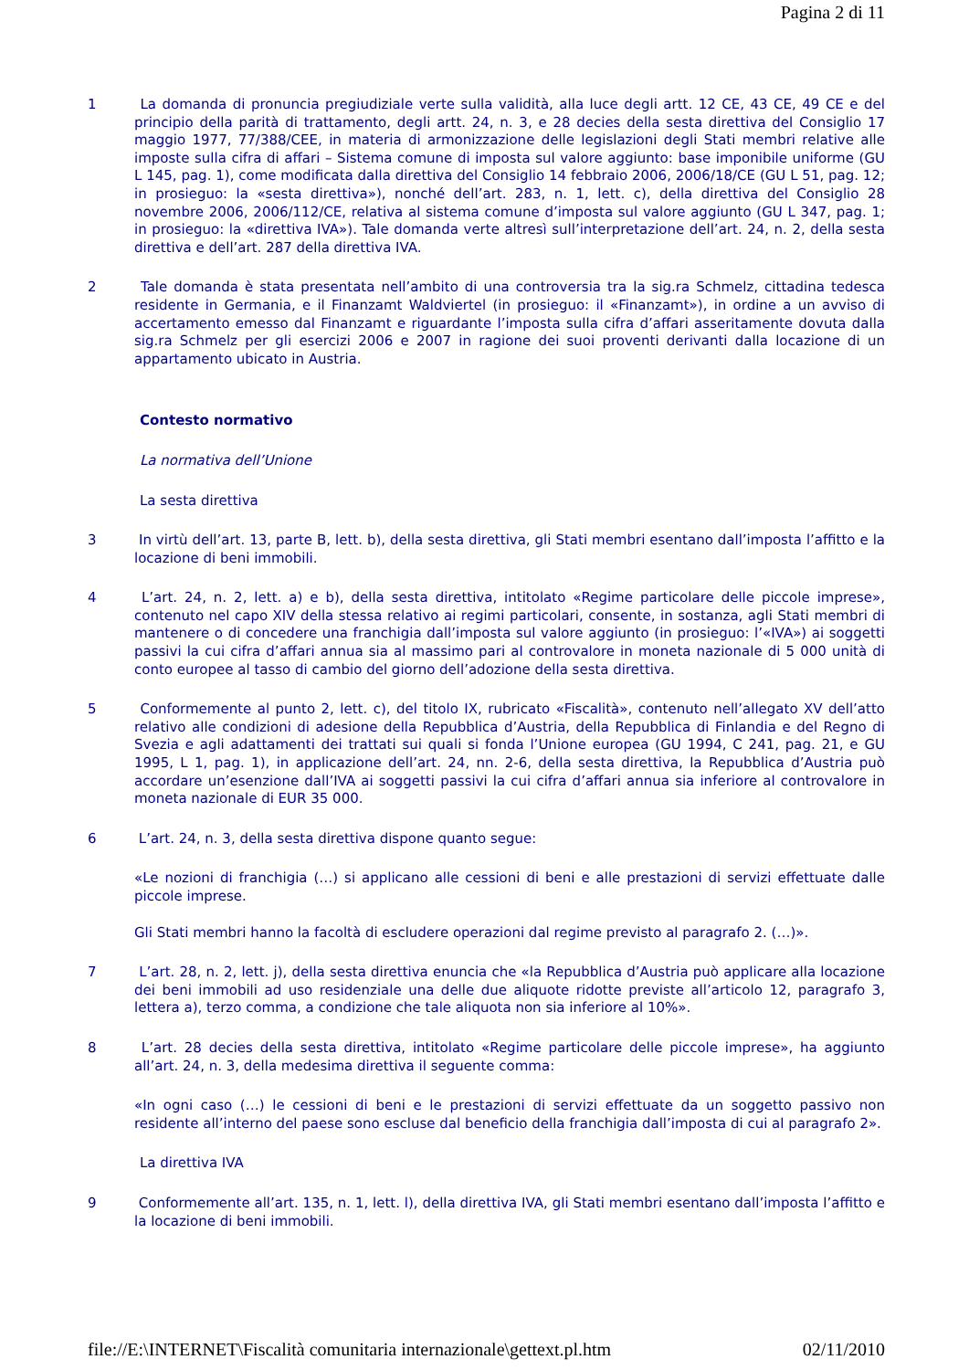Pagina 2 di 11
1 La domanda di pronuncia pregiudiziale verte sulla validità, alla luce degli artt. 12 CE, 43 CE, 49 CE e del principio della parità di trattamento, degli artt. 24, n. 3, e 28 decies della sesta direttiva del Consiglio 17 maggio 1977, 77/388/CEE, in materia di armonizzazione delle legislazioni degli Stati membri relative alle imposte sulla cifra di affari – Sistema comune di imposta sul valore aggiunto: base imponibile uniforme (GU L 145, pag. 1), come modificata dalla direttiva del Consiglio 14 febbraio 2006, 2006/18/CE (GU L 51, pag. 12; in prosieguo: la «sesta direttiva»), nonché dell’art. 283, n. 1, lett. c), della direttiva del Consiglio 28 novembre 2006, 2006/112/CE, relativa al sistema comune d’imposta sul valore aggiunto (GU L 347, pag. 1; in prosieguo: la «direttiva IVA»). Tale domanda verte altresì sull’interpretazione dell’art. 24, n. 2, della sesta direttiva e dell’art. 287 della direttiva IVA.
2 Tale domanda è stata presentata nell’ambito di una controversia tra la sig.ra Schmelz, cittadina tedesca residente in Germania, e il Finanzamt Waldviertel (in prosieguo: il «Finanzamt»), in ordine a un avviso di accertamento emesso dal Finanzamt e riguardante l’imposta sulla cifra d’affari asseritamente dovuta dalla sig.ra Schmelz per gli esercizi 2006 e 2007 in ragione dei suoi proventi derivanti dalla locazione di un appartamento ubicato in Austria.
Contesto normativo
La normativa dell’Unione
La sesta direttiva
3 In virtù dell’art. 13, parte B, lett. b), della sesta direttiva, gli Stati membri esentano dall’imposta l’affitto e la locazione di beni immobili.
4 L’art. 24, n. 2, lett. a) e b), della sesta direttiva, intitolato «Regime particolare delle piccole imprese», contenuto nel capo XIV della stessa relativo ai regimi particolari, consente, in sostanza, agli Stati membri di mantenere o di concedere una franchigia dall’imposta sul valore aggiunto (in prosieguo: l’«IVA») ai soggetti passivi la cui cifra d’affari annua sia al massimo pari al controvalore in moneta nazionale di 5 000 unità di conto europee al tasso di cambio del giorno dell’adozione della sesta direttiva.
5 Conformemente al punto 2, lett. c), del titolo IX, rubricato «Fiscalità», contenuto nell’allegato XV dell’atto relativo alle condizioni di adesione della Repubblica d’Austria, della Repubblica di Finlandia e del Regno di Svezia e agli adattamenti dei trattati sui quali si fonda l’Unione europea (GU 1994, C 241, pag. 21, e GU 1995, L 1, pag. 1), in applicazione dell’art. 24, nn. 2-6, della sesta direttiva, la Repubblica d’Austria può accordare un’esenzione dall’IVA ai soggetti passivi la cui cifra d’affari annua sia inferiore al controvalore in moneta nazionale di EUR 35 000.
6 L’art. 24, n. 3, della sesta direttiva dispone quanto segue:
«Le nozioni di franchigia (…) si applicano alle cessioni di beni e alle prestazioni di servizi effettuate dalle piccole imprese.
Gli Stati membri hanno la facoltà di escludere operazioni dal regime previsto al paragrafo 2. (…)».
7 L’art. 28, n. 2, lett. j), della sesta direttiva enuncia che «la Repubblica d’Austria può applicare alla locazione dei beni immobili ad uso residenziale una delle due aliquote ridotte previste all’articolo 12, paragrafo 3, lettera a), terzo comma, a condizione che tale aliquota non sia inferiore al 10%».
8 L’art. 28 decies della sesta direttiva, intitolato «Regime particolare delle piccole imprese», ha aggiunto all’art. 24, n. 3, della medesima direttiva il seguente comma:
«In ogni caso (…) le cessioni di beni e le prestazioni di servizi effettuate da un soggetto passivo non residente all’interno del paese sono escluse dal beneficio della franchigia dall’imposta di cui al paragrafo 2».
La direttiva IVA
9 Conformemente all’art. 135, n. 1, lett. l), della direttiva IVA, gli Stati membri esentano dall’imposta l’affitto e la locazione di beni immobili.
file://E:\INTERNET\Fiscalità comunitaria internazionale\gettext.pl.htm 02/11/2010